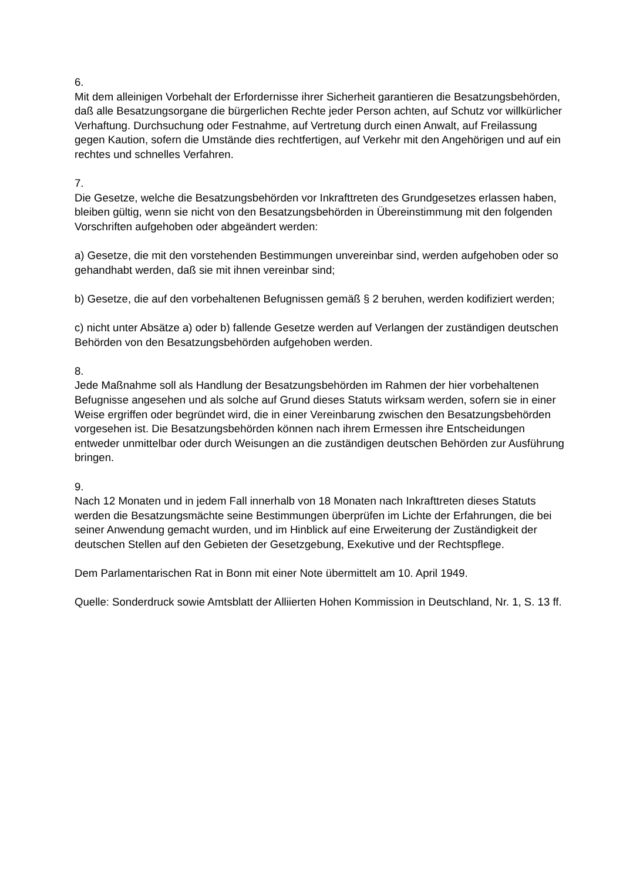6.
Mit dem alleinigen Vorbehalt der Erfordernisse ihrer Sicherheit garantieren die Besatzungsbehörden, daß alle Besatzungsorgane die bürgerlichen Rechte jeder Person achten, auf Schutz vor willkürlicher Verhaftung. Durchsuchung oder Festnahme, auf Vertretung durch einen Anwalt, auf Freilassung gegen Kaution, sofern die Umstände dies rechtfertigen, auf Verkehr mit den Angehörigen und auf ein rechtes und schnelles Verfahren.
7.
Die Gesetze, welche die Besatzungsbehörden vor Inkrafttreten des Grundgesetzes erlassen haben, bleiben gültig, wenn sie nicht von den Besatzungsbehörden in Übereinstimmung mit den folgenden Vorschriften aufgehoben oder abgeändert werden:
a) Gesetze, die mit den vorstehenden Bestimmungen unvereinbar sind, werden aufgehoben oder so gehandhabt werden, daß sie mit ihnen vereinbar sind;
b) Gesetze, die auf den vorbehaltenen Befugnissen gemäß § 2 beruhen, werden kodifiziert werden;
c) nicht unter Absätze a) oder b) fallende Gesetze werden auf Verlangen der zuständigen deutschen Behörden von den Besatzungsbehörden aufgehoben werden.
8.
Jede Maßnahme soll als Handlung der Besatzungsbehörden im Rahmen der hier vorbehaltenen Befugnisse angesehen und als solche auf Grund dieses Statuts wirksam werden, sofern sie in einer Weise ergriffen oder begründet wird, die in einer Vereinbarung zwischen den Besatzungsbehörden vorgesehen ist. Die Besatzungsbehörden können nach ihrem Ermessen ihre Entscheidungen entweder unmittelbar oder durch Weisungen an die zuständigen deutschen Behörden zur Ausführung bringen.
9.
Nach 12 Monaten und in jedem Fall innerhalb von 18 Monaten nach Inkrafttreten dieses Statuts werden die Besatzungsmächte seine Bestimmungen überprüfen im Lichte der Erfahrungen, die bei seiner Anwendung gemacht wurden, und im Hinblick auf eine Erweiterung der Zuständigkeit der deutschen Stellen auf den Gebieten der Gesetzgebung, Exekutive und der Rechtspflege.
Dem Parlamentarischen Rat in Bonn mit einer Note übermittelt am 10. April 1949.
Quelle: Sonderdruck sowie Amtsblatt der Alliierten Hohen Kommission in Deutschland, Nr. 1, S. 13 ff.